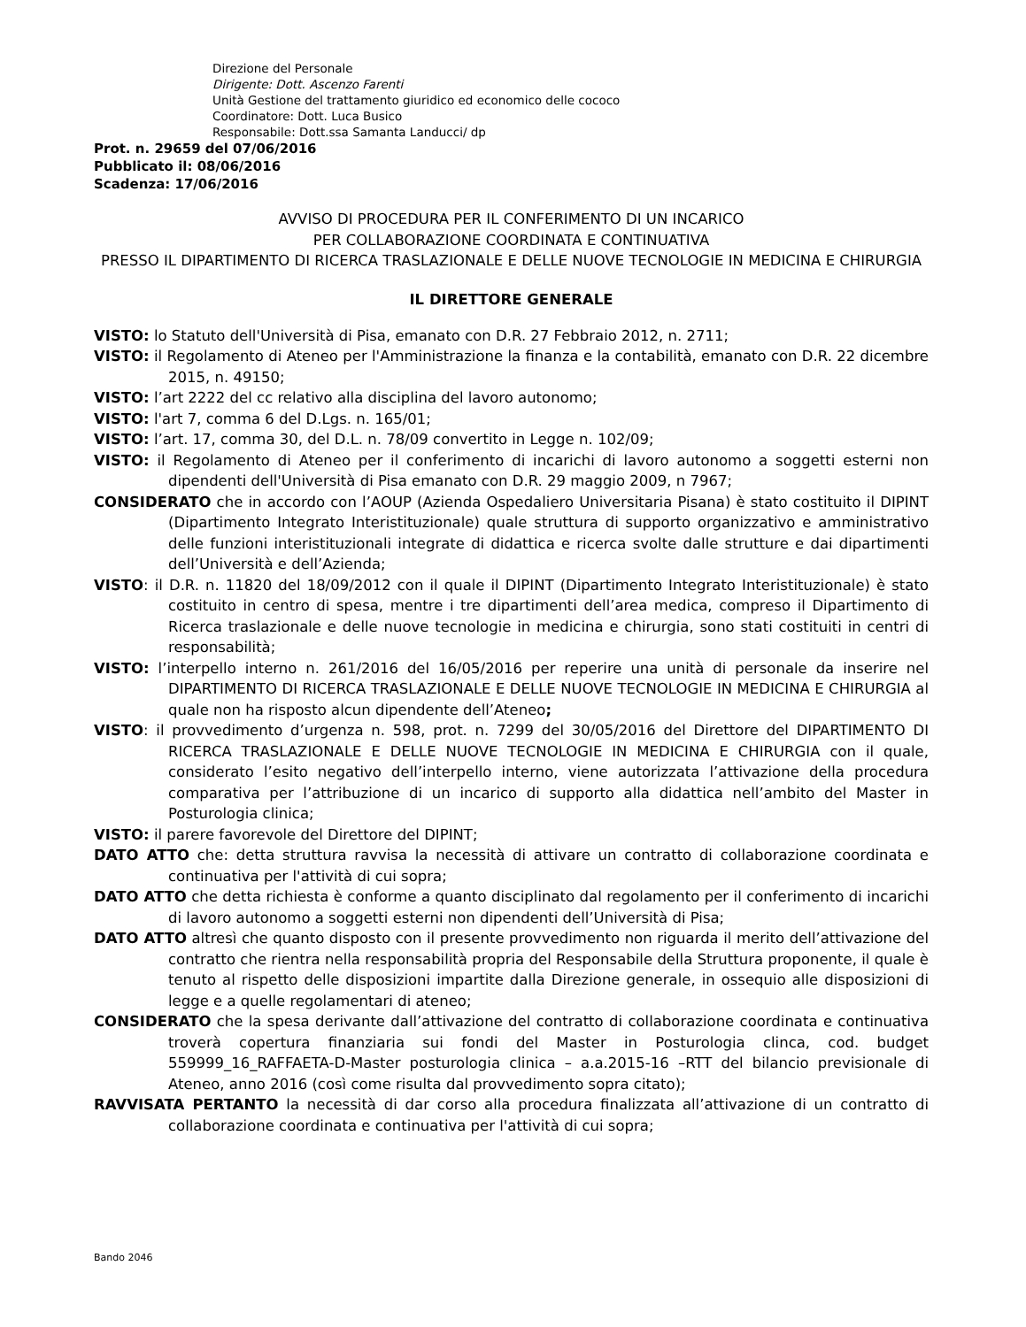Direzione del Personale
Dirigente: Dott. Ascenzo Farenti
Unità Gestione del trattamento giuridico ed economico delle cococo
Coordinatore: Dott. Luca Busico
Responsabile: Dott.ssa Samanta Landucci/ dp
Prot. n. 29659 del 07/06/2016
Pubblicato il: 08/06/2016
Scadenza: 17/06/2016
AVVISO DI PROCEDURA PER IL CONFERIMENTO DI UN INCARICO
PER COLLABORAZIONE COORDINATA E CONTINUATIVA
PRESSO IL DIPARTIMENTO DI RICERCA TRASLAZIONALE E DELLE NUOVE TECNOLOGIE IN MEDICINA E CHIRURGIA
IL DIRETTORE GENERALE
VISTO: lo Statuto dell'Università di Pisa, emanato con D.R. 27 Febbraio 2012, n. 2711;
VISTO: il Regolamento di Ateneo per l'Amministrazione la finanza e la contabilità, emanato con D.R. 22 dicembre 2015, n. 49150;
VISTO: l’art 2222 del cc relativo alla disciplina del lavoro autonomo;
VISTO: l'art 7, comma 6 del D.Lgs. n. 165/01;
VISTO: l’art. 17, comma 30, del D.L. n. 78/09 convertito in Legge n. 102/09;
VISTO: il Regolamento di Ateneo per il conferimento di incarichi di lavoro autonomo a soggetti esterni non dipendenti dell'Università di Pisa emanato con D.R. 29 maggio 2009, n 7967;
CONSIDERATO che in accordo con l’AOUP (Azienda Ospedaliero Universitaria Pisana) è stato costituito il DIPINT (Dipartimento Integrato Interistituzionale) quale struttura di supporto organizzativo e amministrativo delle funzioni interistituzionali integrate di didattica e ricerca svolte dalle strutture e dai dipartimenti dell’Università e dell’Azienda;
VISTO: il D.R. n. 11820 del 18/09/2012 con il quale il DIPINT (Dipartimento Integrato Interistituzionale) è stato costituito in centro di spesa, mentre i tre dipartimenti dell’area medica, compreso il Dipartimento di Ricerca traslazionale e delle nuove tecnologie in medicina e chirurgia, sono stati costituiti in centri di responsabilità;
VISTO: l’interpello interno n. 261/2016 del 16/05/2016 per reperire una unità di personale da inserire nel DIPARTIMENTO DI RICERCA TRASLAZIONALE E DELLE NUOVE TECNOLOGIE IN MEDICINA E CHIRURGIA al quale non ha risposto alcun dipendente dell’Ateneo;
VISTO: il provvedimento d’urgenza n. 598, prot. n. 7299 del 30/05/2016 del Direttore del DIPARTIMENTO DI RICERCA TRASLAZIONALE E DELLE NUOVE TECNOLOGIE IN MEDICINA E CHIRURGIA con il quale, considerato l’esito negativo dell’interpello interno, viene autorizzata l’attivazione della procedura comparativa per l’attribuzione di un incarico di supporto alla didattica nell’ambito del Master in Posturologia clinica;
VISTO: il parere favorevole del Direttore del DIPINT;
DATO ATTO che: detta struttura ravvisa la necessità di attivare un contratto di collaborazione coordinata e continuativa per l'attività di cui sopra;
DATO ATTO che detta richiesta è conforme a quanto disciplinato dal regolamento per il conferimento di incarichi di lavoro autonomo a soggetti esterni non dipendenti dell’Università di Pisa;
DATO ATTO altresì che quanto disposto con il presente provvedimento non riguarda il merito dell’attivazione del contratto che rientra nella responsabilità propria del Responsabile della Struttura proponente, il quale è tenuto al rispetto delle disposizioni impartite dalla Direzione generale, in ossequio alle disposizioni di legge e a quelle regolamentari di ateneo;
CONSIDERATO che la spesa derivante dall’attivazione del contratto di collaborazione coordinata e continuativa troverà copertura finanziaria sui fondi del Master in Posturologia clinca, cod. budget 559999_16_RAFFAETA-D-Master posturologia clinica – a.a.2015-16 –RTT del bilancio previsionale di Ateneo, anno 2016 (così come risulta dal provvedimento sopra citato);
RAVVISATA PERTANTO la necessità di dar corso alla procedura finalizzata all’attivazione di un contratto di collaborazione coordinata e continuativa per l'attività di cui sopra;
Bando 2046